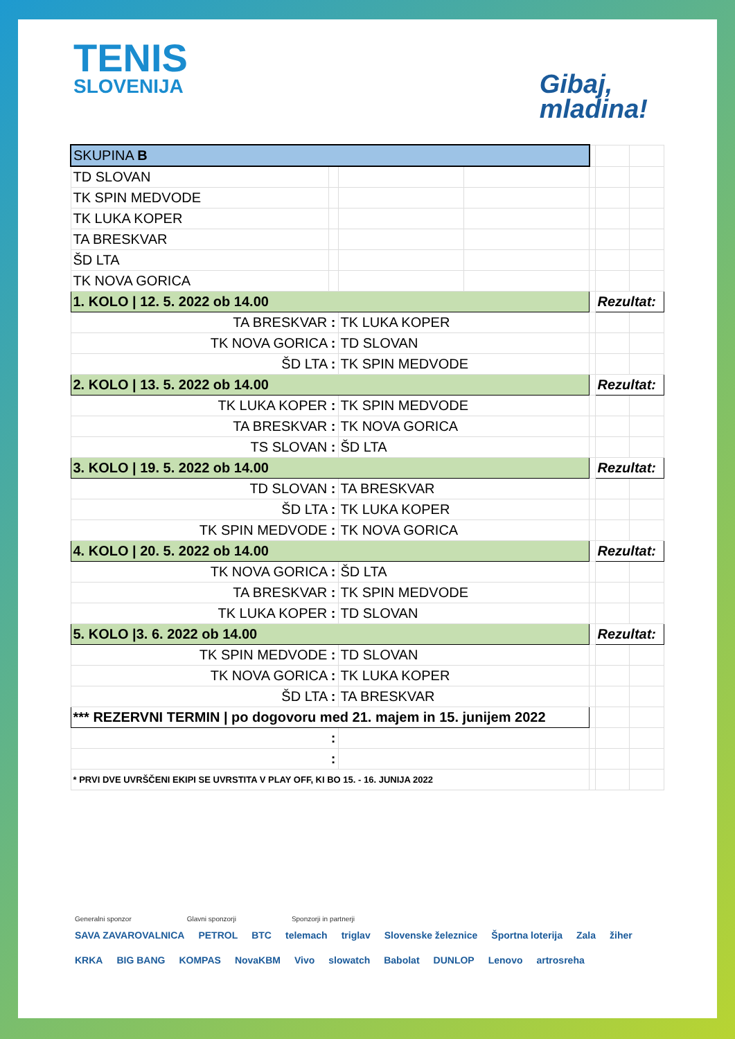TENIS
SLOVENIJA
Gibaj,
mladina!
| SKUPINA B | | | | | | |
| TD SLOVAN | | | | | | |
| TK SPIN MEDVODE | | | | | | |
| TK LUKA KOPER | | | | | | |
| TA BRESKVAR | | | | | | |
| ŠD LTA | | | | | | |
| TK NOVA GORICA | | | | | | |
| 1. KOLO / 12. 5. 2022 ob 14.00 | | | | | Rezultat: | |
| TA BRESKVAR : | | TK LUKA KOPER | | | | |
| TK NOVA GORICA : | | TD SLOVAN | | | | |
| ŠD LTA : | | TK SPIN MEDVODE | | | | |
| 2. KOLO / 13. 5. 2022 ob 14.00 | | | | | Rezultat: | |
| TK LUKA KOPER : | | TK SPIN MEDVODE | | | | |
| TA BRESKVAR : | | TK NOVA GORICA | | | | |
| TS SLOVAN : | | ŠD LTA | | | | |
| 3. KOLO / 19. 5. 2022 ob 14.00 | | | | | Rezultat: | |
| TD SLOVAN : | | TA BRESKVAR | | | | |
| ŠD LTA : | | TK LUKA KOPER | | | | |
| TK SPIN MEDVODE : | | TK NOVA GORICA | | | | |
| 4. KOLO / 20. 5. 2022 ob 14.00 | | | | | Rezultat: | |
| TK NOVA GORICA : | | ŠD LTA | | | | |
| TA BRESKVAR : | | TK SPIN MEDVODE | | | | |
| TK LUKA KOPER : | | TD SLOVAN | | | | |
| 5. KOLO /3. 6. 2022 ob 14.00 | | | | | Rezultat: | |
| TK SPIN MEDVODE : | | TD SLOVAN | | | | |
| TK NOVA GORICA : | | TK LUKA KOPER | | | | |
| ŠD LTA : | | TA BRESKVAR | | | | |
| *** REZERVNI TERMIN / po dogovoru med 21. majem in 15. junijem 2022 | | | | | | |
| : | | | | | | |
| : | | | | | | |
| * PRVI DVE UVRŠČENI EKIPI SE UVRSTITA V PLAY OFF, KI BO 15. - 16. JUNIJA 2022 | | | | | | |
Generalni sponzor Glavni sponzorji Sponzorji in partnerji
SAVA ZAVAROVALNICA PETROL BTC telemach triglav Slovenske železnice Športna loterija Zala žiher KRKA BIG BANG KOMPAS NovaKBM Vivo slowatch Babolat DUNLOP Lenovo artrosreha